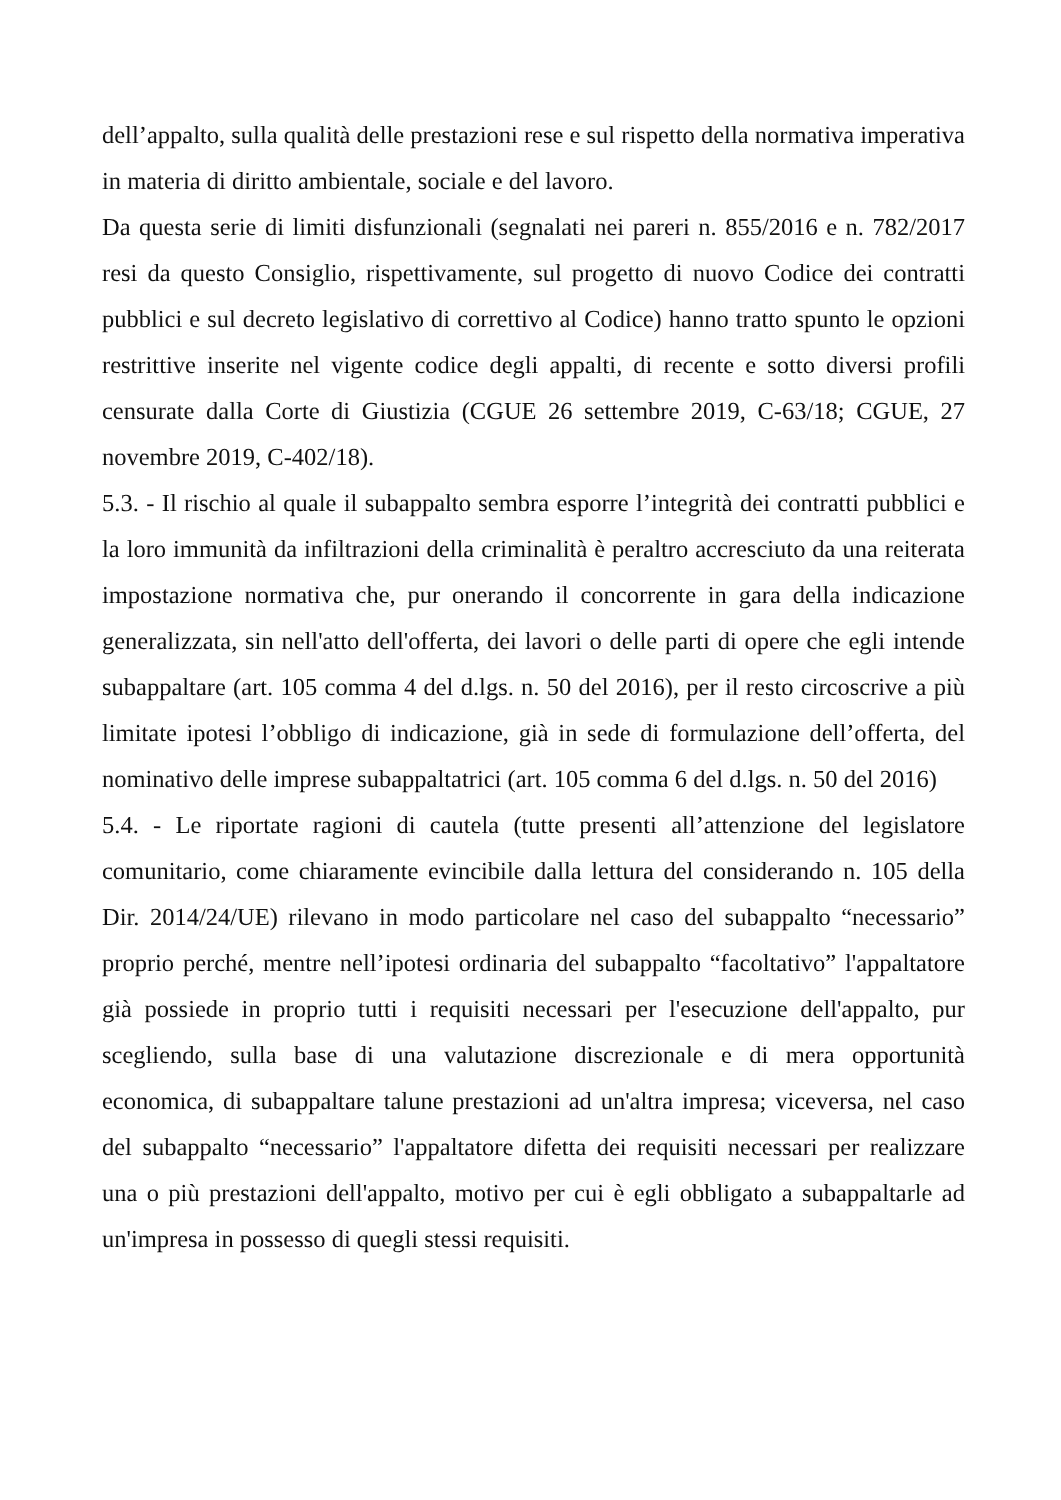dell’appalto, sulla qualità delle prestazioni rese e sul rispetto della normativa imperativa in materia di diritto ambientale, sociale e del lavoro.
Da questa serie di limiti disfunzionali (segnalati nei pareri n. 855/2016 e n. 782/2017 resi da questo Consiglio, rispettivamente, sul progetto di nuovo Codice dei contratti pubblici e sul decreto legislativo di correttivo al Codice) hanno tratto spunto le opzioni restrittive inserite nel vigente codice degli appalti, di recente e sotto diversi profili censurate dalla Corte di Giustizia (CGUE 26 settembre 2019, C-63/18; CGUE, 27 novembre 2019, C-402/18).
5.3. - Il rischio al quale il subappalto sembra esporre l’integrità dei contratti pubblici e la loro immunità da infiltrazioni della criminalità è peraltro accresciuto da una reiterata impostazione normativa che, pur onerando il concorrente in gara della indicazione generalizzata, sin nell'atto dell'offerta, dei lavori o delle parti di opere che egli intende subappaltare (art. 105 comma 4 del d.lgs. n. 50 del 2016), per il resto circoscrive a più limitate ipotesi l’obbligo di indicazione, già in sede di formulazione dell’offerta, del nominativo delle imprese subappaltatrici (art. 105 comma 6 del d.lgs. n. 50 del 2016)
5.4. - Le riportate ragioni di cautela (tutte presenti all’attenzione del legislatore comunitario, come chiaramente evincibile dalla lettura del considerando n. 105 della Dir. 2014/24/UE) rilevano in modo particolare nel caso del subappalto “necessario” proprio perché, mentre nell’ipotesi ordinaria del subappalto “facoltativo” l'appaltatore già possiede in proprio tutti i requisiti necessari per l'esecuzione dell'appalto, pur scegliendo, sulla base di una valutazione discrezionale e di mera opportunità economica, di subappaltare talune prestazioni ad un'altra impresa; viceversa, nel caso del subappalto “necessario” l'appaltatore difetta dei requisiti necessari per realizzare una o più prestazioni dell'appalto, motivo per cui è egli obbligato a subappaltarle ad un'impresa in possesso di quegli stessi requisiti.